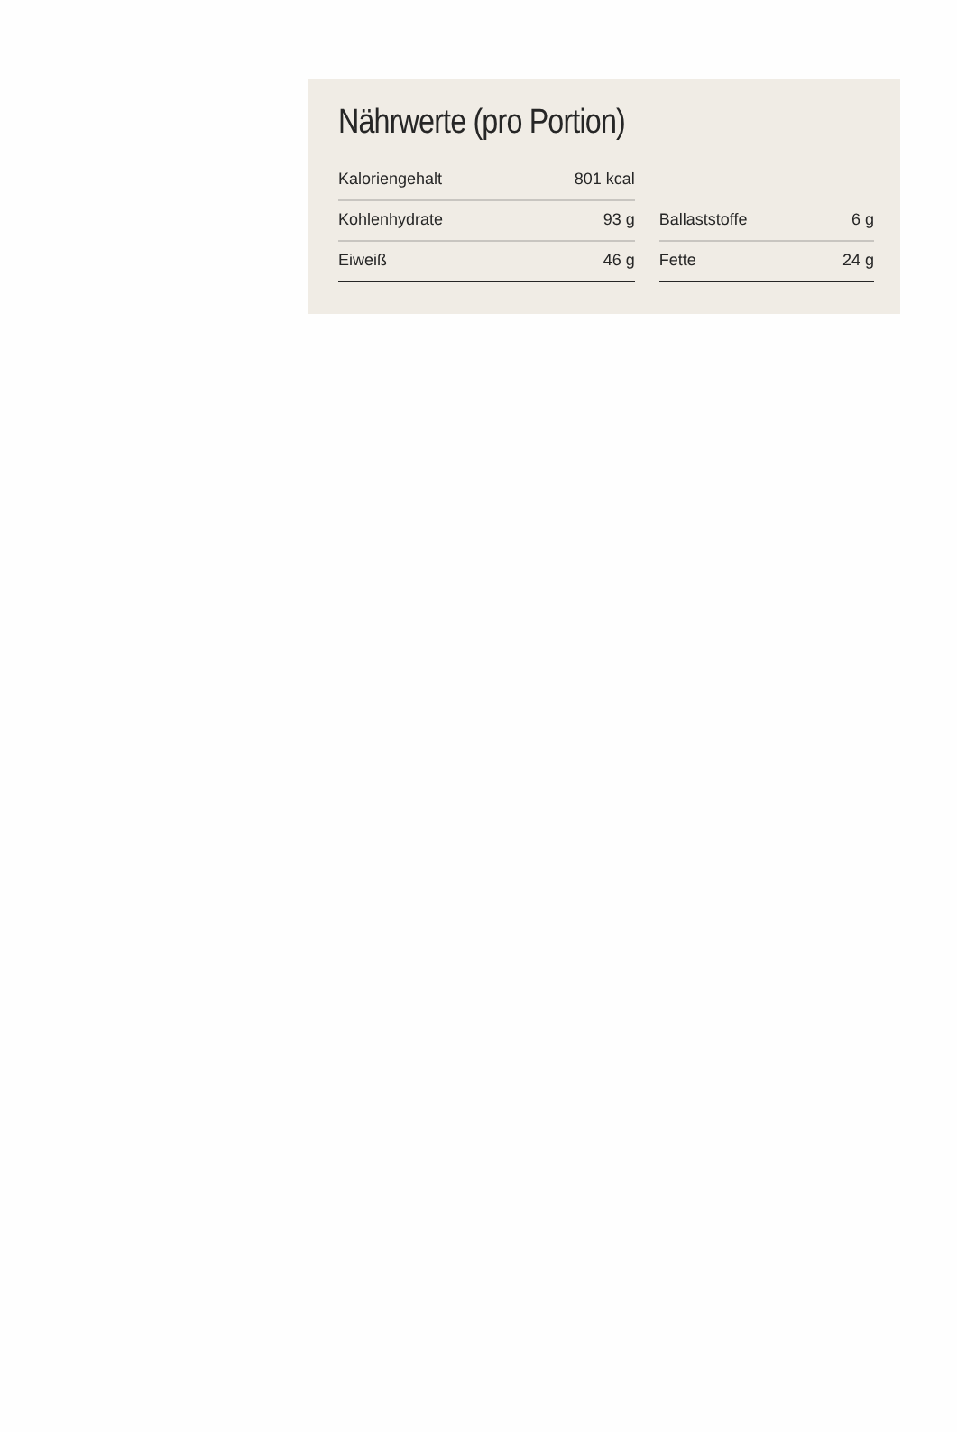Nährwerte (pro Portion)
| Kaloriengehalt | 801 kcal | | | |
| Kohlenhydrate | 93 g | | Ballaststoffe | 6 g |
| Eiweiß | 46 g | | Fette | 24 g |